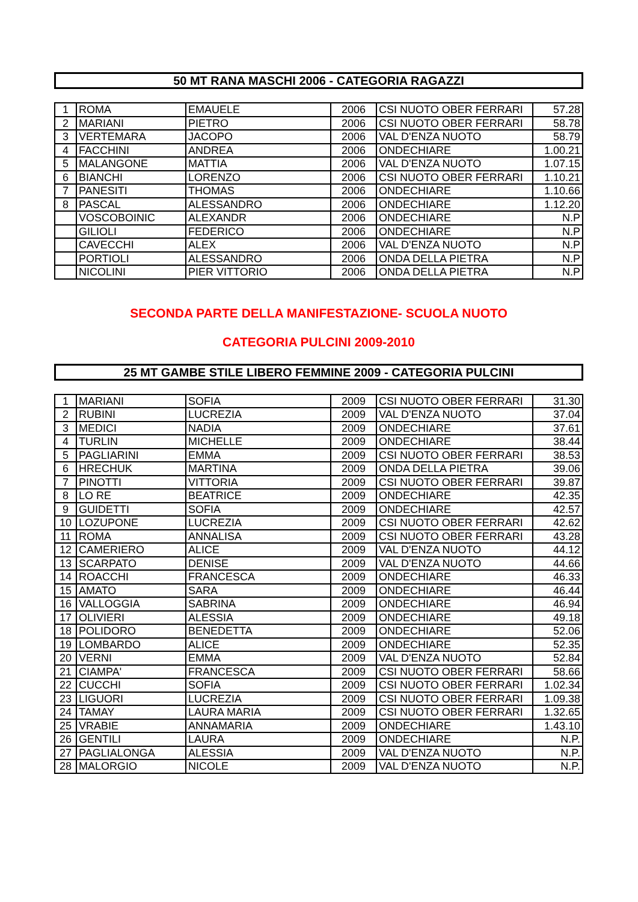50 MT RANA MASCHI 2006 - CATEGORIA RAGAZZI
| 1 | ROMA | EMAUELE | 2006 | CSI NUOTO OBER FERRARI | 57.28 |
| 2 | MARIANI | PIETRO | 2006 | CSI NUOTO OBER FERRARI | 58.78 |
| 3 | VERTEMARA | JACOPO | 2006 | VAL D'ENZA NUOTO | 58.79 |
| 4 | FACCHINI | ANDREA | 2006 | ONDECHIARE | 1.00.21 |
| 5 | MALANGONE | MATTIA | 2006 | VAL D'ENZA NUOTO | 1.07.15 |
| 6 | BIANCHI | LORENZO | 2006 | CSI NUOTO OBER FERRARI | 1.10.21 |
| 7 | PANESITI | THOMAS | 2006 | ONDECHIARE | 1.10.66 |
| 8 | PASCAL | ALESSANDRO | 2006 | ONDECHIARE | 1.12.20 |
| | VOSCOBOINIC | ALEXANDR | 2006 | ONDECHIARE | N.P |
| | GILIOLI | FEDERICO | 2006 | ONDECHIARE | N.P |
| | CAVECCHI | ALEX | 2006 | VAL D'ENZA NUOTO | N.P |
| | PORTIOLI | ALESSANDRO | 2006 | ONDA DELLA PIETRA | N.P |
| | NICOLINI | PIER VITTORIO | 2006 | ONDA DELLA PIETRA | N.P |
SECONDA PARTE DELLA MANIFESTAZIONE- SCUOLA NUOTO
CATEGORIA PULCINI 2009-2010
25 MT GAMBE STILE LIBERO FEMMINE 2009 - CATEGORIA PULCINI
| 1 | MARIANI | SOFIA | 2009 | CSI NUOTO OBER FERRARI | 31.30 |
| 2 | RUBINI | LUCREZIA | 2009 | VAL D'ENZA NUOTO | 37.04 |
| 3 | MEDICI | NADIA | 2009 | ONDECHIARE | 37.61 |
| 4 | TURLIN | MICHELLE | 2009 | ONDECHIARE | 38.44 |
| 5 | PAGLIARINI | EMMA | 2009 | CSI NUOTO OBER FERRARI | 38.53 |
| 6 | HRECHUK | MARTINA | 2009 | ONDA DELLA PIETRA | 39.06 |
| 7 | PINOTTI | VITTORIA | 2009 | CSI NUOTO OBER FERRARI | 39.87 |
| 8 | LO RE | BEATRICE | 2009 | ONDECHIARE | 42.35 |
| 9 | GUIDETTI | SOFIA | 2009 | ONDECHIARE | 42.57 |
| 10 | LOZUPONE | LUCREZIA | 2009 | CSI NUOTO OBER FERRARI | 42.62 |
| 11 | ROMA | ANNALISA | 2009 | CSI NUOTO OBER FERRARI | 43.28 |
| 12 | CAMERIERO | ALICE | 2009 | VAL D'ENZA NUOTO | 44.12 |
| 13 | SCARPATO | DENISE | 2009 | VAL D'ENZA NUOTO | 44.66 |
| 14 | ROACCHI | FRANCESCA | 2009 | ONDECHIARE | 46.33 |
| 15 | AMATO | SARA | 2009 | ONDECHIARE | 46.44 |
| 16 | VALLOGGIA | SABRINA | 2009 | ONDECHIARE | 46.94 |
| 17 | OLIVIERI | ALESSIA | 2009 | ONDECHIARE | 49.18 |
| 18 | POLIDORO | BENEDETTA | 2009 | ONDECHIARE | 52.06 |
| 19 | LOMBARDO | ALICE | 2009 | ONDECHIARE | 52.35 |
| 20 | VERNI | EMMA | 2009 | VAL D'ENZA NUOTO | 52.84 |
| 21 | CIAMPA' | FRANCESCA | 2009 | CSI NUOTO OBER FERRARI | 58.66 |
| 22 | CUCCHI | SOFIA | 2009 | CSI NUOTO OBER FERRARI | 1.02.34 |
| 23 | LIGUORI | LUCREZIA | 2009 | CSI NUOTO OBER FERRARI | 1.09.38 |
| 24 | TAMAY | LAURA MARIA | 2009 | CSI NUOTO OBER FERRARI | 1.32.65 |
| 25 | VRABIE | ANNAMARIA | 2009 | ONDECHIARE | 1.43.10 |
| 26 | GENTILI | LAURA | 2009 | ONDECHIARE | N.P. |
| 27 | PAGLIALONGA | ALESSIA | 2009 | VAL D'ENZA NUOTO | N.P. |
| 28 | MALORGIO | NICOLE | 2009 | VAL D'ENZA NUOTO | N.P. |